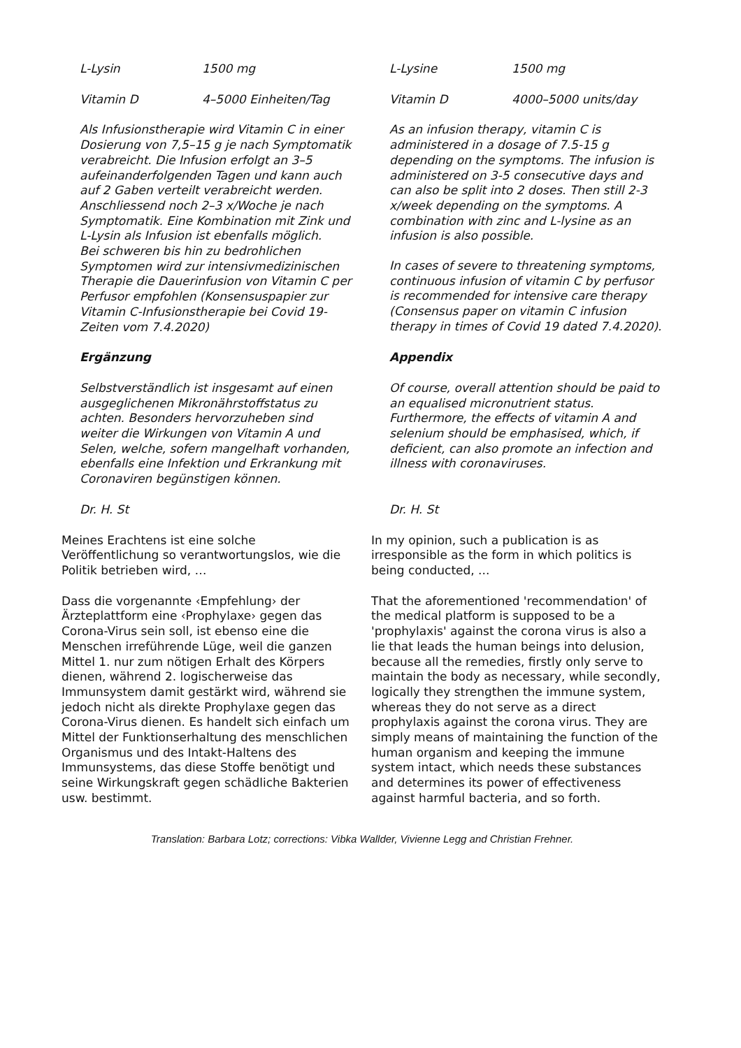L-Lysin 1500 mg L-Lysine 1500 mg
Vitamin D 4–5000 Einheiten/Tag Vitamin D 4000–5000 units/day
Als Infusionstherapie wird Vitamin C in einer Dosierung von 7,5–15 g je nach Symptomatik verabreicht. Die Infusion erfolgt an 3–5 aufeinanderfolgenden Tagen und kann auch auf 2 Gaben verteilt verabreicht werden. Anschliessend noch 2–3 x/Woche je nach Symptomatik. Eine Kombination mit Zink und L-Lysin als Infusion ist ebenfalls möglich.
Bei schweren bis hin zu bedrohlichen Symptomen wird zur intensivmedizinischen Therapie die Dauerinfusion von Vitamin C per Perfusor empfohlen (Konsensuspapier zur Vitamin C-Infusionstherapie bei Covid 19-Zeiten vom 7.4.2020)
As an infusion therapy, vitamin C is administered in a dosage of 7.5-15 g depending on the symptoms. The infusion is administered on 3-5 consecutive days and can also be split into 2 doses. Then still 2-3 x/week depending on the symptoms. A combination with zinc and L-lysine as an infusion is also possible.
In cases of severe to threatening symptoms, continuous infusion of vitamin C by perfusor is recommended for intensive care therapy (Consensus paper on vitamin C infusion therapy in times of Covid 19 dated 7.4.2020).
Ergänzung Appendix
Selbstverständlich ist insgesamt auf einen ausgeglichenen Mikronährstoffstatus zu achten. Besonders hervorzuheben sind weiter die Wirkungen von Vitamin A und Selen, welche, sofern mangelhaft vorhanden, ebenfalls eine Infektion und Erkrankung mit Coronaviren begünstigen können.
Of course, overall attention should be paid to an equalised micronutrient status. Furthermore, the effects of vitamin A and selenium should be emphasised, which, if deficient, can also promote an infection and illness with coronaviruses.
Dr. H. St Dr. H. St
Meines Erachtens ist eine solche Veröffentlichung so verantwortungslos, wie die Politik betrieben wird, …
In my opinion, such a publication is as irresponsible as the form in which politics is being conducted, ...
Dass die vorgenannte ‹Empfehlung› der Ärzteplattform eine ‹Prophylaxe› gegen das Corona-Virus sein soll, ist ebenso eine die Menschen irreführende Lüge, weil die ganzen Mittel 1. nur zum nötigen Erhalt des Körpers dienen, während 2. logischerweise das Immunsystem damit gestärkt wird, während sie jedoch nicht als direkte Prophylaxe gegen das Corona-Virus dienen. Es handelt sich einfach um Mittel der Funktionserhaltung des menschlichen Organismus und des Intakt-Haltens des Immunsystems, das diese Stoffe benötigt und seine Wirkungskraft gegen schädliche Bakterien usw. bestimmt.
That the aforementioned 'recommendation' of the medical platform is supposed to be a 'prophylaxis' against the corona virus is also a lie that leads the human beings into delusion, because all the remedies, firstly only serve to maintain the body as necessary, while secondly, logically they strengthen the immune system, whereas they do not serve as a direct prophylaxis against the corona virus. They are simply means of maintaining the function of the human organism and keeping the immune system intact, which needs these substances and determines its power of effectiveness against harmful bacteria, and so forth.
Translation: Barbara Lotz; corrections: Vibka Wallder, Vivienne Legg and Christian Frehner.